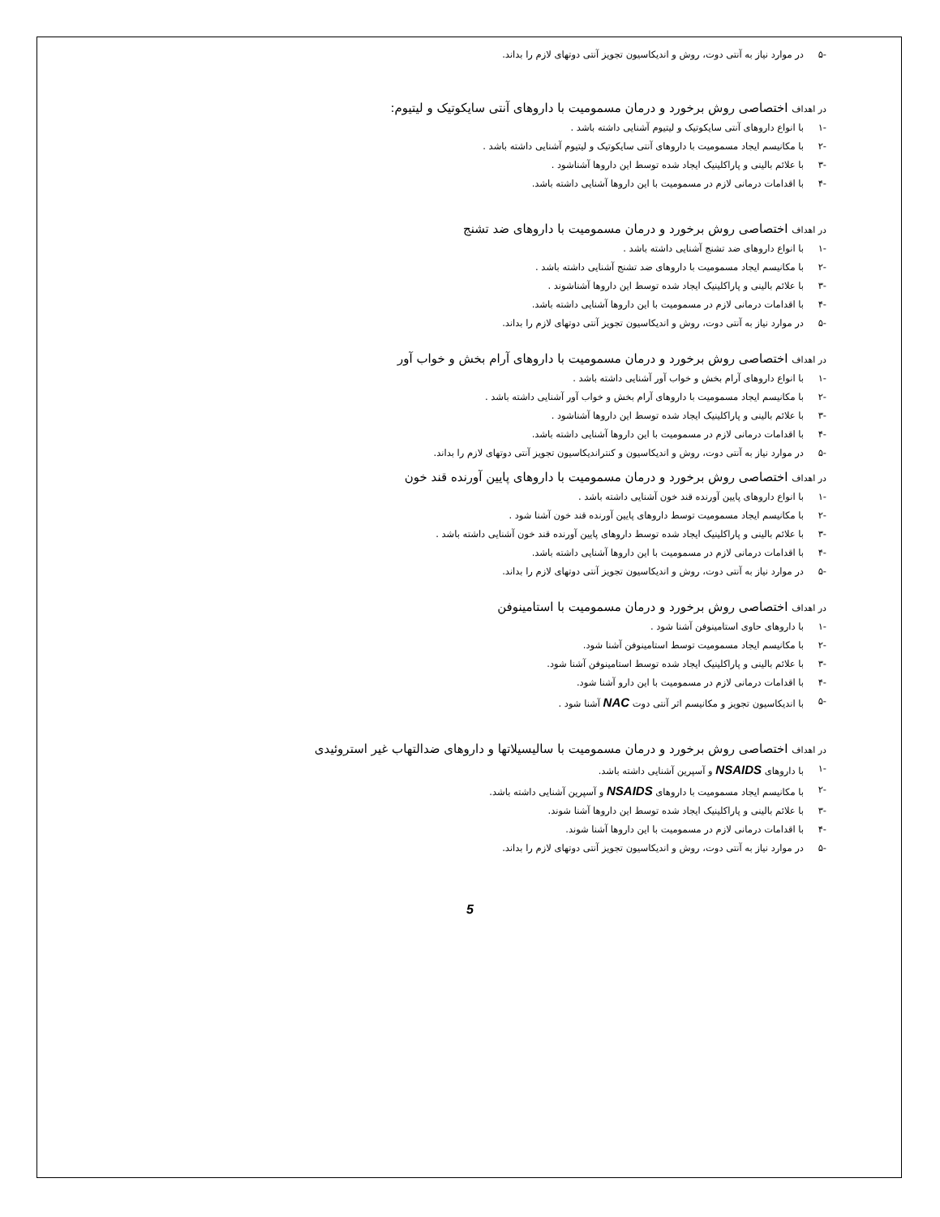-۵ در موارد نیاز به آنتی دوت، روش و اندیکاسیون تجویز آنتی دوتهای لازم را بداند.
در اهداف اختصاصی روش برخورد و درمان مسمومیت با داروهای آنتی سایکوتیک و لیتیوم:
-۱ با انواع داروهای آنتی سایکوتیک و لیتیوم آشنایی داشته باشد .
-۲ با مکانیسم ایجاد مسمومیت با داروهای آنتی سایکوتیک و لیتیوم آشنایی داشته باشد .
-۳ با علائم بالینی و پاراکلینیک ایجاد شده توسط این داروها آشناشود .
-۴ با اقدامات درمانی لازم در مسمومیت با این داروها آشنایی داشته باشد.
در اهداف اختصاصی روش برخورد و درمان مسمومیت با داروهای ضد تشنج
-۱ با انواع داروهای ضد تشنج آشنایی داشته باشد .
-۲ با مکانیسم ایجاد مسمومیت با داروهای ضد تشنج آشنایی داشته باشد .
-۳ با علائم بالینی و پاراکلینیک ایجاد شده توسط این داروها آشناشوند .
-۴ با اقدامات درمانی لازم در مسمومیت با این داروها آشنایی داشته باشد.
-۵ در موارد نیاز به آنتی دوت، روش و اندیکاسیون تجویز آنتی دوتهای لازم را بداند.
در اهداف اختصاصی روش برخورد و درمان مسمومیت با داروهای آرام بخش و خواب آور
-۱ با انواع داروهای آرام بخش و خواب آور آشنایی داشته باشد .
-۲ با مکانیسم ایجاد مسمومیت با داروهای آرام بخش و خواب آور آشنایی داشته باشد .
-۳ با علائم بالینی و پاراکلینیک ایجاد شده توسط این داروها آشناشود .
-۴ با اقدامات درمانی لازم در مسمومیت با این داروها آشنایی داشته باشد.
-۵ در موارد نیاز به آنتی دوت، روش و اندیکاسیون و کنتراندیکاسیون تجویز آنتی دوتهای لازم را بداند.
در اهداف اختصاصی روش برخورد و درمان مسمومیت با داروهای پایین آورنده قند خون
-۱ با انواع داروهای پایین آورنده قند خون آشنایی داشته باشد .
-۲ با مکانیسم ایجاد مسمومیت توسط داروهای پایین آورنده قند خون آشنا شود .
-۳ با علائم بالینی و پاراکلینیک ایجاد شده توسط داروهای پایین آورنده قند خون آشنایی داشته باشد .
-۴ با اقدامات درمانی لازم در مسمومیت با این داروها آشنایی داشته باشد.
-۵ در موارد نیاز به آنتی دوت، روش و اندیکاسیون تجویز آنتی دوتهای لازم را بداند.
در اهداف اختصاصی روش برخورد و درمان مسمومیت با استامینوفن
-۱ با داروهای حاوی استامینوفن آشنا شود .
-۲ با مکانیسم ایجاد مسمومیت توسط استامینوفن آشنا شود.
-۳ با علائم بالینی و پاراکلینیک ایجاد شده توسط استامینوفن آشنا شود.
-۴ با اقدامات درمانی لازم در مسمومیت با این دارو آشنا شود.
-۵ با اندیکاسیون تجویز و مکانیسم اثر آنتی دوت NAC آشنا شود .
در اهداف اختصاصی روش برخورد و درمان مسمومیت با سالیسیلاتها و داروهای ضدالتهاب غیر استروئیدی
-۱ با داروهای NSAIDS و آسپرین آشنایی داشته باشد.
-۲ با مکانیسم ایجاد مسمومیت با داروهای NSAIDS و آسپرین آشنایی داشته باشد.
-۳ با علائم بالینی و پاراکلینیک ایجاد شده توسط این داروها آشنا شوند.
-۴ با اقدامات درمانی لازم در مسمومیت با این داروها آشنا شوند.
-۵ در موارد نیاز به آنتی دوت، روش و اندیکاسیون تجویز آنتی دوتهای لازم را بداند.
5